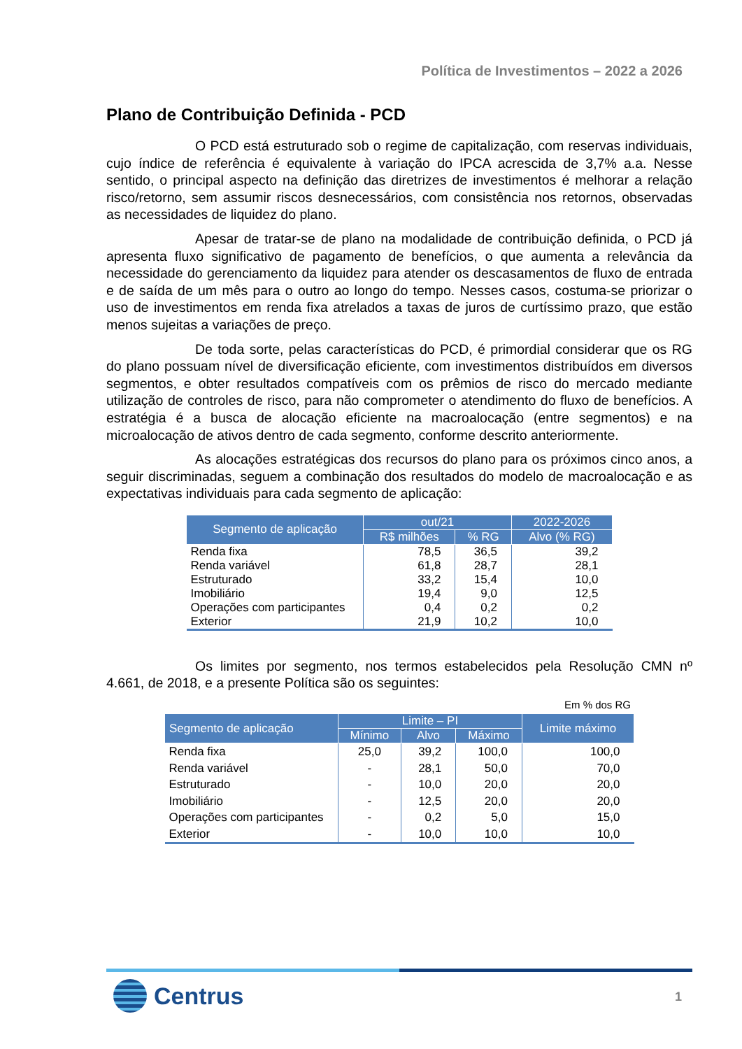Política de Investimentos – 2022 a 2026
Plano de Contribuição Definida - PCD
O PCD está estruturado sob o regime de capitalização, com reservas individuais, cujo índice de referência é equivalente à variação do IPCA acrescida de 3,7% a.a. Nesse sentido, o principal aspecto na definição das diretrizes de investimentos é melhorar a relação risco/retorno, sem assumir riscos desnecessários, com consistência nos retornos, observadas as necessidades de liquidez do plano.
Apesar de tratar-se de plano na modalidade de contribuição definida, o PCD já apresenta fluxo significativo de pagamento de benefícios, o que aumenta a relevância da necessidade do gerenciamento da liquidez para atender os descasamentos de fluxo de entrada e de saída de um mês para o outro ao longo do tempo. Nesses casos, costuma-se priorizar o uso de investimentos em renda fixa atrelados a taxas de juros de curtíssimo prazo, que estão menos sujeitas a variações de preço.
De toda sorte, pelas características do PCD, é primordial considerar que os RG do plano possuam nível de diversificação eficiente, com investimentos distribuídos em diversos segmentos, e obter resultados compatíveis com os prêmios de risco do mercado mediante utilização de controles de risco, para não comprometer o atendimento do fluxo de benefícios. A estratégia é a busca de alocação eficiente na macroalocação (entre segmentos) e na microalocação de ativos dentro de cada segmento, conforme descrito anteriormente.
As alocações estratégicas dos recursos do plano para os próximos cinco anos, a seguir discriminadas, seguem a combinação dos resultados do modelo de macroalocação e as expectativas individuais para cada segmento de aplicação:
| Segmento de aplicação | out/21 | | 2022-2026 |
| --- | --- | --- | --- |
| | R$ milhões | % RG | Alvo (% RG) |
| Renda fixa | 78,5 | 36,5 | 39,2 |
| Renda variável | 61,8 | 28,7 | 28,1 |
| Estruturado | 33,2 | 15,4 | 10,0 |
| Imobiliário | 19,4 | 9,0 | 12,5 |
| Operações com participantes | 0,4 | 0,2 | 0,2 |
| Exterior | 21,9 | 10,2 | 10,0 |
Os limites por segmento, nos termos estabelecidos pela Resolução CMN nº 4.661, de 2018, e a presente Política são os seguintes:
Em % dos RG
| Segmento de aplicação | Limite – PI | | | Limite máximo |
| --- | --- | --- | --- | --- |
| | Mínimo | Alvo | Máximo | |
| Renda fixa | 25,0 | 39,2 | 100,0 | 100,0 |
| Renda variável | - | 28,1 | 50,0 | 70,0 |
| Estruturado | - | 10,0 | 20,0 | 20,0 |
| Imobiliário | - | 12,5 | 20,0 | 20,0 |
| Operações com participantes | - | 0,2 | 5,0 | 15,0 |
| Exterior | - | 10,0 | 10,0 | 10,0 |
Centrus
1